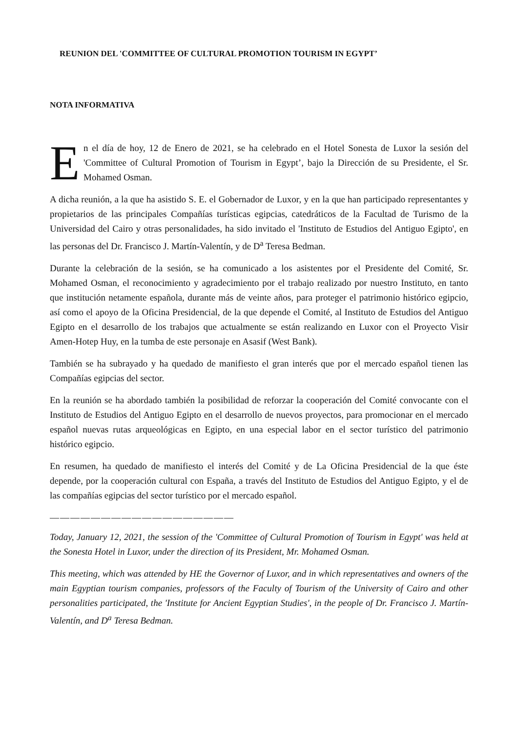REUNION DEL 'COMMITTEE OF CULTURAL PROMOTION TOURISM IN EGYPT’
NOTA INFORMATIVA
En el día de hoy, 12 de Enero de 2021, se ha celebrado en el Hotel Sonesta de Luxor la sesión del 'Committee of Cultural Promotion of Tourism in Egypt’, bajo la Dirección de su Presidente, el Sr. Mohamed Osman.
A dicha reunión, a la que ha asistido S. E. el Gobernador de Luxor, y en la que han participado representantes y propietarios de las principales Compañías turísticas egipcias, catedráticos de la Facultad de Turismo de la Universidad del Cairo y otras personalidades, ha sido invitado el 'Instituto de Estudios del Antiguo Egipto', en las personas del Dr. Francisco J. Martín-Valentín, y de D<sup>a</sup> Teresa Bedman.
Durante la celebración de la sesión, se ha comunicado a los asistentes por el Presidente del Comité, Sr. Mohamed Osman, el reconocimiento y agradecimiento por el trabajo realizado por nuestro Instituto, en tanto que institución netamente española, durante más de veinte años, para proteger el patrimonio histórico egipcio, así como el apoyo de la Oficina Presidencial, de la que depende el Comité, al Instituto de Estudios del Antiguo Egipto en el desarrollo de los trabajos que actualmente se están realizando en Luxor con el Proyecto Visir Amen-Hotep Huy, en la tumba de este personaje en Asasif (West Bank).
También se ha subrayado y ha quedado de manifiesto el gran interés que por el mercado español tienen las Compañías egipcias del sector.
En la reunión se ha abordado también la posibilidad de reforzar la cooperación del Comité convocante con el Instituto de Estudios del Antiguo Egipto en el desarrollo de nuevos proyectos, para promocionar en el mercado español nuevas rutas arqueológicas en Egipto, en una especial labor en el sector turístico del patrimonio histórico egipcio.
En resumen, ha quedado de manifiesto el interés del Comité y de La Oficina Presidencial de la que éste depende, por la cooperación cultural con España, a través del Instituto de Estudios del Antiguo Egipto, y el de las compañías egipcias del sector turístico por el mercado español.
——————————————————
Today, January 12, 2021, the session of the 'Committee of Cultural Promotion of Tourism in Egypt' was held at the Sonesta Hotel in Luxor, under the direction of its President, Mr. Mohamed Osman.
This meeting, which was attended by HE the Governor of Luxor, and in which representatives and owners of the main Egyptian tourism companies, professors of the Faculty of Tourism of the University of Cairo and other personalities participated, the 'Institute for Ancient Egyptian Studies', in the people of Dr. Francisco J. Martín-Valentín, and D<sup>a</sup> Teresa Bedman.